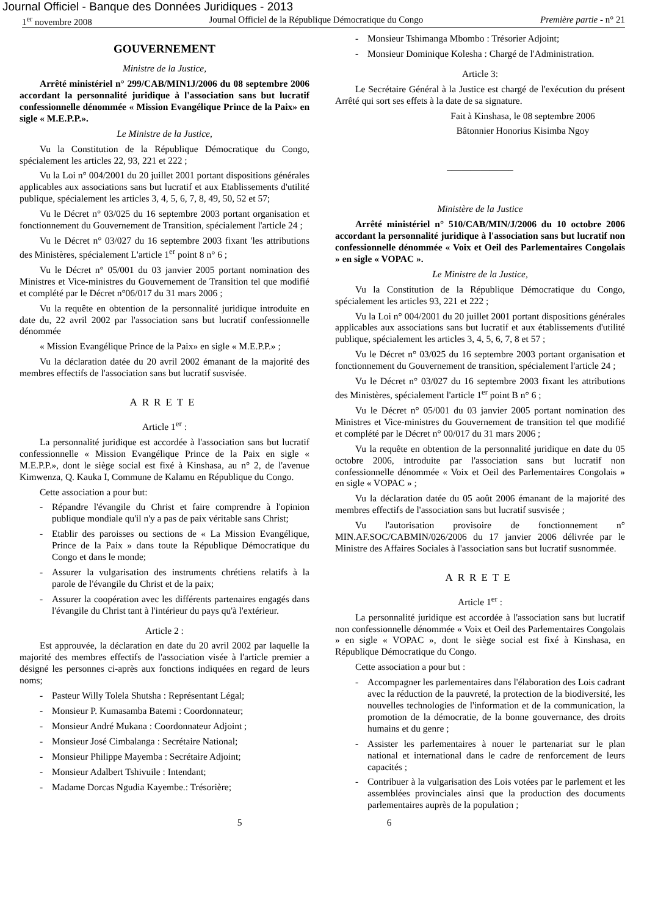Journal Officiel - Banque des Données Juridiques - 2013
1<sup>er</sup> novembre 2008 Journal Officiel de la République Démocratique du Congo Première partie - n° 21
GOUVERNEMENT
Ministre de la Justice,
Arrêté ministériel n° 299/CAB/MIN1J/2006 du 08 septembre 2006 accordant la personnalité juridique à l'association sans but lucratif confessionnelle dénommée « Mission Evangélique Prince de la Paix» en sigle « M.E.P.P.».
Le Ministre de la Justice,
Vu la Constitution de la République Démocratique du Congo, spécialement les articles 22, 93, 221 et 222 ;
Vu la Loi n° 004/2001 du 20 juillet 2001 portant dispositions générales applicables aux associations sans but lucratif et aux Etablissements d'utilité publique, spécialement les articles 3, 4, 5, 6, 7, 8, 49, 50, 52 et 57;
Vu le Décret n° 03/025 du 16 septembre 2003 portant organisation et fonctionnement du Gouvernement de Transition, spécialement l'article 24 ;
Vu le Décret n° 03/027 du 16 septembre 2003 fixant 'les attributions des Ministères, spécialement L'article 1<sup>er</sup> point 8 n° 6 ;
Vu le Décret n° 05/001 du 03 janvier 2005 portant nomination des Ministres et Vice-ministres du Gouvernement de Transition tel que modifié et complété par le Décret n°06/017 du 31 mars 2006 ;
Vu la requête en obtention de la personnalité juridique introduite en date du, 22 avril 2002 par l'association sans but lucratif confessionnelle dénommée
« Mission Evangélique Prince de la Paix» en sigle « M.E.P.P.» ;
Vu la déclaration datée du 20 avril 2002 émanant de la majorité des membres effectifs de l'association sans but lucratif susvisée.
ARRETE
Article 1<sup>er</sup> :
La personnalité juridique est accordée à l'association sans but lucratif confessionnelle « Mission Evangélique Prince de la Paix en sigle « M.E.P.P.», dont le siège social est fixé à Kinshasa, au n° 2, de l'avenue Kimwenza, Q. Kauka I, Commune de Kalamu en République du Congo.
Cette association a pour but:
- Répandre l'évangile du Christ et faire comprendre à l'opinion publique mondiale qu'il n'y a pas de paix véritable sans Christ;
- Etablir des paroisses ou sections de « La Mission Evangélique, Prince de la Paix » dans toute la République Démocratique du Congo et dans le monde;
- Assurer la vulgarisation des instruments chrétiens relatifs à la parole de l'évangile du Christ et de la paix;
- Assurer la coopération avec les différents partenaires engagés dans l'évangile du Christ tant à l'intérieur du pays qu'à l'extérieur.
Article 2 :
Est approuvée, la déclaration en date du 20 avril 2002 par laquelle la majorité des membres effectifs de l'association visée à l'article premier a désigné les personnes ci-après aux fonctions indiquées en regard de leurs noms;
- Pasteur Willy Tolela Shutsha : Représentant Légal;
- Monsieur P. Kumasamba Batemi : Coordonnateur;
- Monsieur André Mukana : Coordonnateur Adjoint ;
- Monsieur José Cimbalanga : Secrétaire National;
- Monsieur Philippe Mayemba : Secrétaire Adjoint;
- Monsieur Adalbert Tshivuile : Intendant;
- Madame Dorcas Ngudia Kayembe.: Trésorière;
- Monsieur Tshimanga Mbombo : Trésorier Adjoint;
- Monsieur Dominique Kolesha : Chargé de l'Administration.
Article 3:
Le Secrétaire Général à la Justice est chargé de l'exécution du présent Arrêté qui sort ses effets à la date de sa signature.
Fait à Kinshasa, le 08 septembre 2006
Bâtonnier Honorius Kisimba Ngoy
______________
Ministère de la Justice
Arrêté ministériel n° 510/CAB/MIN/J/2006 du 10 octobre 2006 accordant la personnalité juridique à l'association sans but lucratif non confessionnelle dénommée « Voix et Oeil des Parlementaires Congolais » en sigle « VOPAC ».
Le Ministre de la Justice,
Vu la Constitution de la République Démocratique du Congo, spécialement les articles 93, 221 et 222 ;
Vu la Loi n° 004/2001 du 20 juillet 2001 portant dispositions générales applicables aux associations sans but lucratif et aux établissements d'utilité publique, spécialement les articles 3, 4, 5, 6, 7, 8 et 57 ;
Vu le Décret n° 03/025 du 16 septembre 2003 portant organisation et fonctionnement du Gouvernement de transition, spécialement l'article 24 ;
Vu le Décret n° 03/027 du 16 septembre 2003 fixant les attributions des Ministères, spécialement l'article 1<sup>er</sup> point B n° 6 ;
Vu le Décret n° 05/001 du 03 janvier 2005 portant nomination des Ministres et Vice-ministres du Gouvernement de transition tel que modifié et complété par le Décret n° 00/017 du 31 mars 2006 ;
Vu la requête en obtention de la personnalité juridique en date du 05 octobre 2006, introduite par l'association sans but lucratif non confessionnelle dénommée « Voix et Oeil des Parlementaires Congolais » en sigle « VOPAC » ;
Vu la déclaration datée du 05 août 2006 émanant de la majorité des membres effectifs de l'association sans but lucratif susvisée ;
Vu l'autorisation provisoire de fonctionnement n° MIN.AF.SOC/CABMIN/026/2006 du 17 janvier 2006 délivrée par le Ministre des Affaires Sociales à l'association sans but lucratif susnommée.
ARRETE
Article 1<sup>er</sup> :
La personnalité juridique est accordée à l'association sans but lucratif non confessionnelle dénommée « Voix et Oeil des Parlementaires Congolais » en sigle « VOPAC », dont le siège social est fixé à Kinshasa, en République Démocratique du Congo.
Cette association a pour but :
- Accompagner les parlementaires dans l'élaboration des Lois cadrant avec la réduction de la pauvreté, la protection de la biodiversité, les nouvelles technologies de l'information et de la communication, la promotion de la démocratie, de la bonne gouvernance, des droits humains et du genre ;
- Assister les parlementaires à nouer le partenariat sur le plan national et international dans le cadre de renforcement de leurs capacités ;
- Contribuer à la vulgarisation des Lois votées par le parlement et les assemblées provinciales ainsi que la production des documents parlementaires auprès de la population ;
5 6